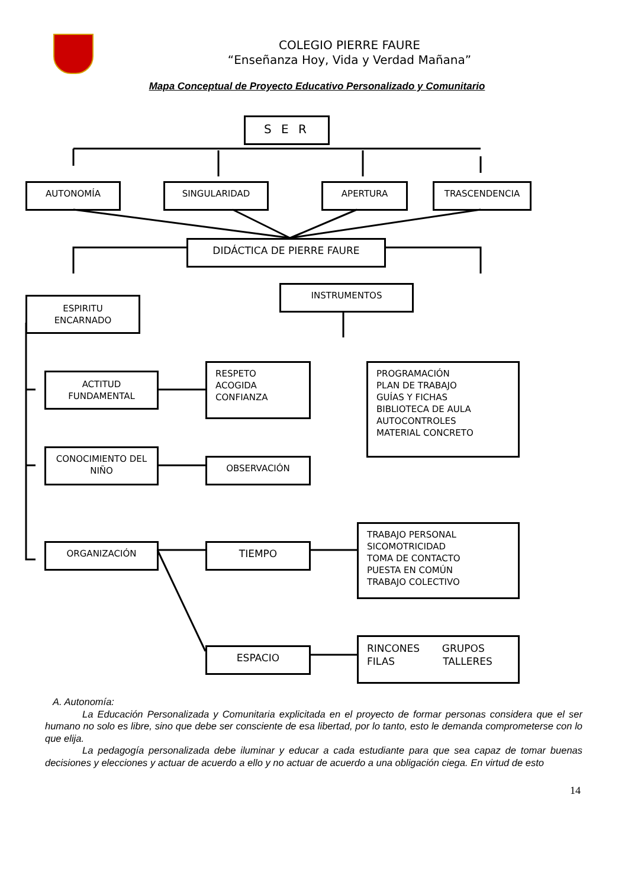COLEGIO PIERRE FAURE
“Enseñanza Hoy, Vida y Verdad Mañana”
Mapa Conceptual de Proyecto Educativo Personalizado y Comunitario
S E R
AUTONOMÍA SINGULARIDAD APERTURA TRASCENDENCIA
DIDÁCTICA DE PIERRE FAURE
INSTRUMENTOS
ESPIRITU
ENCARNADO
ACTITUD
FUNDAMENTAL
RESPETO
ACOGIDA
CONFIANZA
PROGRAMACIÓN
PLAN DE TRABAJO
GUÍAS Y FICHAS
BIBLIOTECA DE AULA
AUTOCONTROLES
MATERIAL CONCRETO
CONOCIMIENTO DEL
NIÑO
OBSERVACIÓN
TRABAJO PERSONAL
SICOMOTRICIDAD
TOMA DE CONTACTO
PUESTA EN COMÚN
TRABAJO COLECTIVO
ORGANIZACIÓN TIEMPO
ESPACIO
RINCONES GRUPOS
FILAS TALLERES
A. Autonomía:
La Educación Personalizada y Comunitaria explicitada en el proyecto de formar personas considera que el ser humano no solo es libre, sino que debe ser consciente de esa libertad, por lo tanto, esto le demanda comprometerse con lo que elija.
La pedagogía personalizada debe iluminar y educar a cada estudiante para que sea capaz de tomar buenas decisiones y elecciones y actuar de acuerdo a ello y no actuar de acuerdo a una obligación ciega. En virtud de esto
14